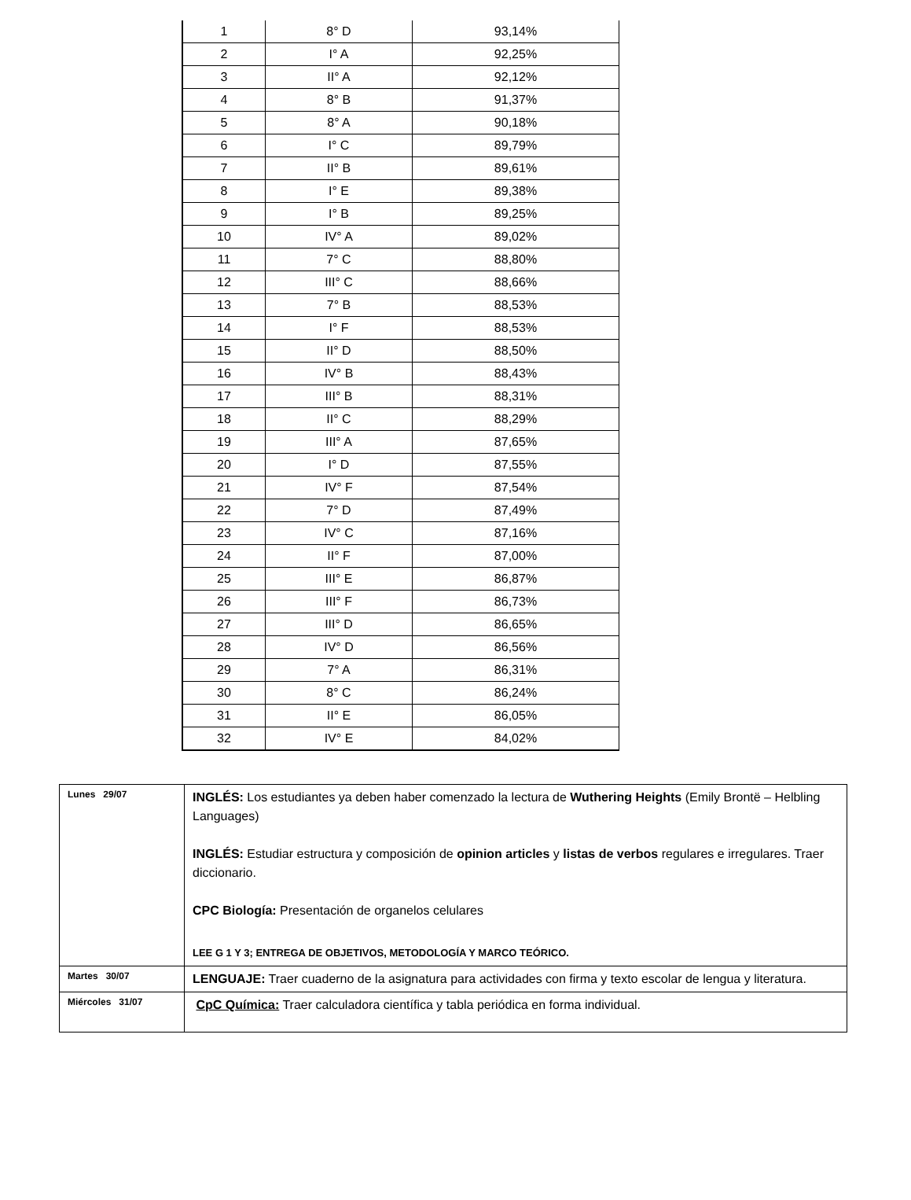| 1 | 8° D | 93,14% |
| 2 | I° A | 92,25% |
| 3 | II° A | 92,12% |
| 4 | 8° B | 91,37% |
| 5 | 8° A | 90,18% |
| 6 | I° C | 89,79% |
| 7 | II° B | 89,61% |
| 8 | I° E | 89,38% |
| 9 | I° B | 89,25% |
| 10 | IV° A | 89,02% |
| 11 | 7° C | 88,80% |
| 12 | III° C | 88,66% |
| 13 | 7° B | 88,53% |
| 14 | I° F | 88,53% |
| 15 | II° D | 88,50% |
| 16 | IV° B | 88,43% |
| 17 | III° B | 88,31% |
| 18 | II° C | 88,29% |
| 19 | III° A | 87,65% |
| 20 | I° D | 87,55% |
| 21 | IV° F | 87,54% |
| 22 | 7° D | 87,49% |
| 23 | IV° C | 87,16% |
| 24 | II° F | 87,00% |
| 25 | III° E | 86,87% |
| 26 | III° F | 86,73% |
| 27 | III° D | 86,65% |
| 28 | IV° D | 86,56% |
| 29 | 7° A | 86,31% |
| 30 | 8° C | 86,24% |
| 31 | II° E | 86,05% |
| 32 | IV° E | 84,02% |
| Lunes 29/07 | INGLÉS: Los estudiantes ya deben haber comenzado la lectura de Wuthering Heights (Emily Brontë – Helbling Languages) INGLÉS: Estudiar estructura y composición de opinion articles y listas de verbos regulares e irregulares. Traer diccionario. CPC Biología: Presentación de organelos celulares LEE G 1 Y 3; ENTREGA DE OBJETIVOS, METODOLOGÍA Y MARCO TEÓRICO. |
| Martes 30/07 | LENGUAJE: Traer cuaderno de la asignatura para actividades con firma y texto escolar de lengua y literatura. |
| Miércoles 31/07 | CpC Química: Traer calculadora científica y tabla periódica en forma individual. |